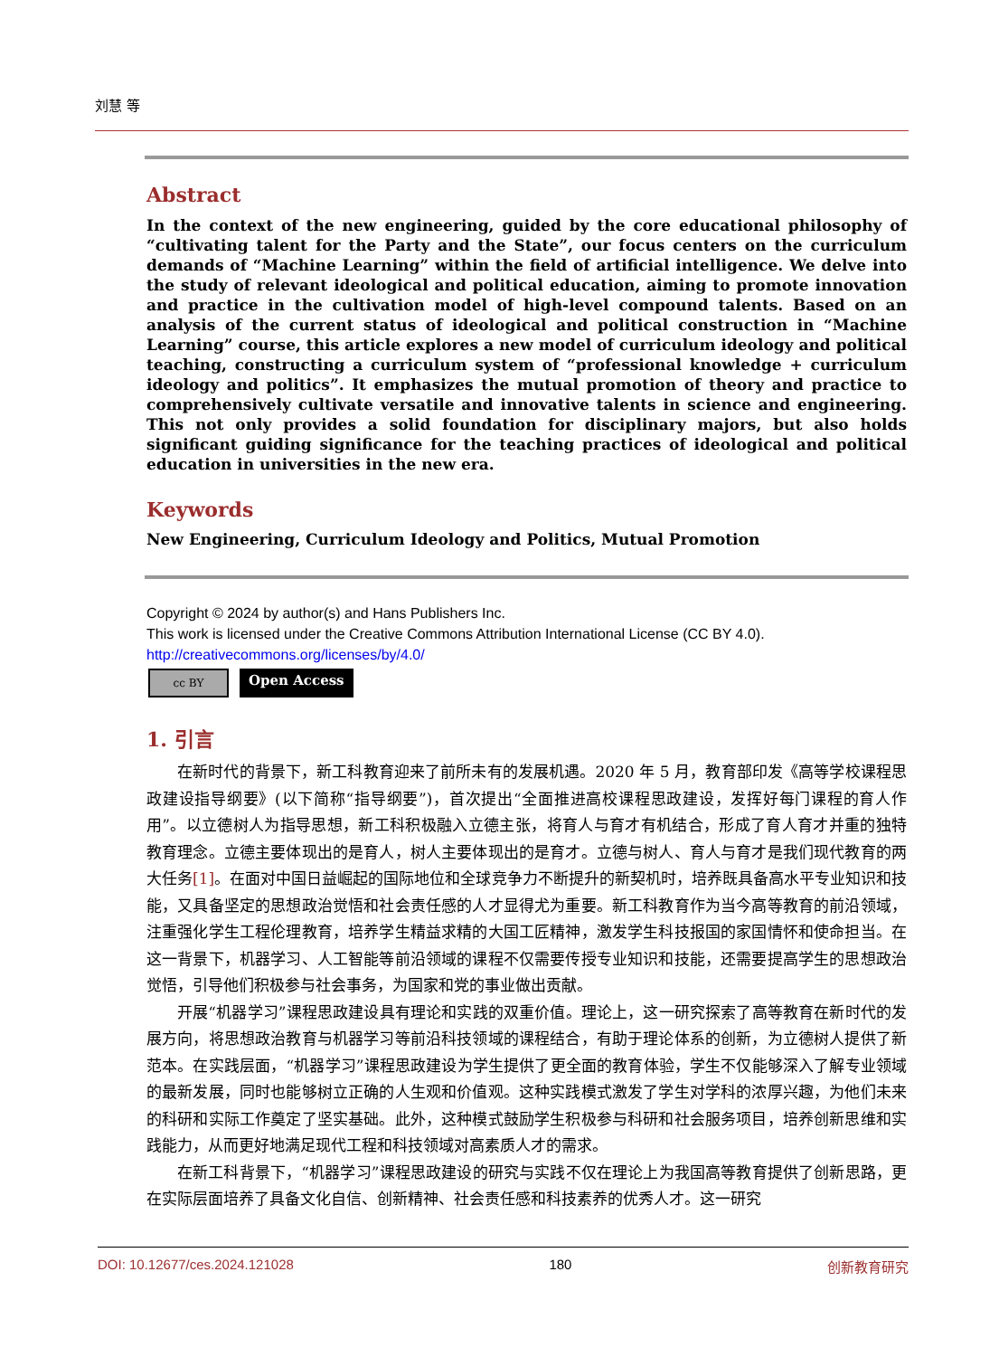刘慧 等
Abstract
In the context of the new engineering, guided by the core educational philosophy of “cultivating talent for the Party and the State”, our focus centers on the curriculum demands of “Machine Learning” within the field of artificial intelligence. We delve into the study of relevant ideological and political education, aiming to promote innovation and practice in the cultivation model of high-level compound talents. Based on an analysis of the current status of ideological and political construction in “Machine Learning” course, this article explores a new model of curriculum ideology and political teaching, constructing a curriculum system of “professional knowledge + curriculum ideology and politics”. It emphasizes the mutual promotion of theory and practice to comprehensively cultivate versatile and innovative talents in science and engineering. This not only provides a solid foundation for disciplinary majors, but also holds significant guiding significance for the teaching practices of ideological and political education in universities in the new era.
Keywords
New Engineering, Curriculum Ideology and Politics, Mutual Promotion
Copyright © 2024 by author(s) and Hans Publishers Inc.
This work is licensed under the Creative Commons Attribution International License (CC BY 4.0).
http://creativecommons.org/licenses/by/4.0/
cc BY
Open Access
1. 引言
在新时代的背景下，新工科教育迎来了前所未有的发展机遇。2020 年 5 月，教育部印发《高等学校课程思政建设指导纲要》(以下简称“指导纲要”)，首次提出“全面推进高校课程思政建设，发挥好每门课程的育人作用”。以立德树人为指导思想，新工科积极融入立德主张，将育人与育才有机结合，形成了育人育才并重的独特教育理念。立德主要体现出的是育人，树人主要体现出的是育才。立德与树人、育人与育才是我们现代教育的两大任务[1]。在面对中国日益崛起的国际地位和全球竞争力不断提升的新契机时，培养既具备高水平专业知识和技能，又具备坚定的思想政治觉悟和社会责任感的人才显得尤为重要。新工科教育作为当今高等教育的前沿领域，注重强化学生工程伦理教育，培养学生精益求精的大国工匠精神，激发学生科技报国的家国情怀和使命担当。在这一背景下，机器学习、人工智能等前沿领域的课程不仅需要传授专业知识和技能，还需要提高学生的思想政治觉悟，引导他们积极参与社会事务，为国家和党的事业做出贡献。
开展“机器学习”课程思政建设具有理论和实践的双重价值。理论上，这一研究探索了高等教育在新时代的发展方向，将思想政治教育与机器学习等前沿科技领域的课程结合，有助于理论体系的创新，为立德树人提供了新范本。在实践层面，“机器学习”课程思政建设为学生提供了更全面的教育体验，学生不仅能够深入了解专业领域的最新发展，同时也能够树立正确的人生观和价值观。这种实践模式激发了学生对学科的浓厚兴趣，为他们未来的科研和实际工作奠定了坚实基础。此外，这种模式鼓励学生积极参与科研和社会服务项目，培养创新思维和实践能力，从而更好地满足现代工程和科技领域对高素质人才的需求。
在新工科背景下，“机器学习”课程思政建设的研究与实践不仅在理论上为我国高等教育提供了创新思路，更在实际层面培养了具备文化自信、创新精神、社会责任感和科技素养的优秀人才。这一研究
DOI: 10.12677/ces.2024.121028 180 创新教育研究